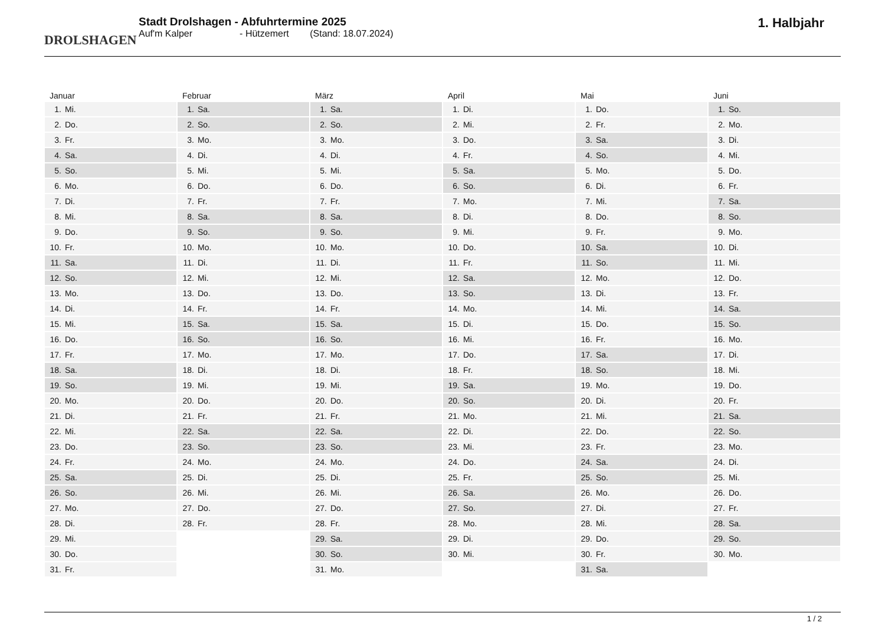DROLSHAGEN
Stadt Drolshagen - Abfuhrtermine 2025
Auf'm Kalper - Hützemert (Stand: 18.07.2024)
1. Halbjahr
| Januar | |
| --- | --- |
| 1. | Mi. |
| 2. | Do. |
| 3. | Fr. |
| 4. | Sa. |
| 5. | So. |
| 6. | Mo. |
| 7. | Di. |
| 8. | Mi. |
| 9. | Do. |
| 10. | Fr. |
| 11. | Sa. |
| 12. | So. |
| 13. | Mo. |
| 14. | Di. |
| 15. | Mi. |
| 16. | Do. |
| 17. | Fr. |
| 18. | Sa. |
| 19. | So. |
| 20. | Mo. |
| 21. | Di. |
| 22. | Mi. |
| 23. | Do. |
| 24. | Fr. |
| 25. | Sa. |
| 26. | So. |
| 27. | Mo. |
| 28. | Di. |
| 29. | Mi. |
| 30. | Do. |
| 31. | Fr. |
| Februar | |
| --- | --- |
| 1. | Sa. |
| 2. | So. |
| 3. | Mo. |
| 4. | Di. |
| 5. | Mi. |
| 6. | Do. |
| 7. | Fr. |
| 8. | Sa. |
| 9. | So. |
| 10. | Mo. |
| 11. | Di. |
| 12. | Mi. |
| 13. | Do. |
| 14. | Fr. |
| 15. | Sa. |
| 16. | So. |
| 17. | Mo. |
| 18. | Di. |
| 19. | Mi. |
| 20. | Do. |
| 21. | Fr. |
| 22. | Sa. |
| 23. | So. |
| 24. | Mo. |
| 25. | Di. |
| 26. | Mi. |
| 27. | Do. |
| 28. | Fr. |
| März | |
| --- | --- |
| 1. | Sa. |
| 2. | So. |
| 3. | Mo. |
| 4. | Di. |
| 5. | Mi. |
| 6. | Do. |
| 7. | Fr. |
| 8. | Sa. |
| 9. | So. |
| 10. | Mo. |
| 11. | Di. |
| 12. | Mi. |
| 13. | Do. |
| 14. | Fr. |
| 15. | Sa. |
| 16. | So. |
| 17. | Mo. |
| 18. | Di. |
| 19. | Mi. |
| 20. | Do. |
| 21. | Fr. |
| 22. | Sa. |
| 23. | So. |
| 24. | Mo. |
| 25. | Di. |
| 26. | Mi. |
| 27. | Do. |
| 28. | Fr. |
| 29. | Sa. |
| 30. | So. |
| 31. | Mo. |
| April | |
| --- | --- |
| 1. | Di. |
| 2. | Mi. |
| 3. | Do. |
| 4. | Fr. |
| 5. | Sa. |
| 6. | So. |
| 7. | Mo. |
| 8. | Di. |
| 9. | Mi. |
| 10. | Do. |
| 11. | Fr. |
| 12. | Sa. |
| 13. | So. |
| 14. | Mo. |
| 15. | Di. |
| 16. | Mi. |
| 17. | Do. |
| 18. | Fr. |
| 19. | Sa. |
| 20. | So. |
| 21. | Mo. |
| 22. | Di. |
| 23. | Mi. |
| 24. | Do. |
| 25. | Fr. |
| 26. | Sa. |
| 27. | So. |
| 28. | Mo. |
| 29. | Di. |
| 30. | Mi. |
| Mai | |
| --- | --- |
| 1. | Do. |
| 2. | Fr. |
| 3. | Sa. |
| 4. | So. |
| 5. | Mo. |
| 6. | Di. |
| 7. | Mi. |
| 8. | Do. |
| 9. | Fr. |
| 10. | Sa. |
| 11. | So. |
| 12. | Mo. |
| 13. | Di. |
| 14. | Mi. |
| 15. | Do. |
| 16. | Fr. |
| 17. | Sa. |
| 18. | So. |
| 19. | Mo. |
| 20. | Di. |
| 21. | Mi. |
| 22. | Do. |
| 23. | Fr. |
| 24. | Sa. |
| 25. | So. |
| 26. | Mo. |
| 27. | Di. |
| 28. | Mi. |
| 29. | Do. |
| 30. | Fr. |
| 31. | Sa. |
| Juni | |
| --- | --- |
| 1. | So. |
| 2. | Mo. |
| 3. | Di. |
| 4. | Mi. |
| 5. | Do. |
| 6. | Fr. |
| 7. | Sa. |
| 8. | So. |
| 9. | Mo. |
| 10. | Di. |
| 11. | Mi. |
| 12. | Do. |
| 13. | Fr. |
| 14. | Sa. |
| 15. | So. |
| 16. | Mo. |
| 17. | Di. |
| 18. | Mi. |
| 19. | Do. |
| 20. | Fr. |
| 21. | Sa. |
| 22. | So. |
| 23. | Mo. |
| 24. | Di. |
| 25. | Mi. |
| 26. | Do. |
| 27. | Fr. |
| 28. | Sa. |
| 29. | So. |
| 30. | Mo. |
1 / 2